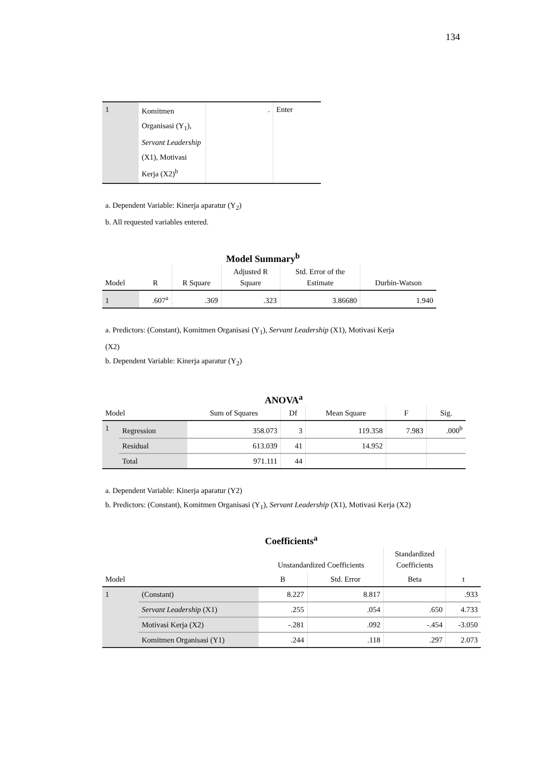134
| 1 | Komitmen Organisasi (Y<sub>1</sub>), Servant Leadership (X1), Motivasi Kerja (X2)<sup>b</sup> | . | Enter |
a. Dependent Variable: Kinerja aparatur (Y<sub>2</sub>)
b. All requested variables entered.
Model Summary<sup>b</sup>
| Model | R | R Square | Adjusted R Square | Std. Error of the Estimate | Durbin-Watson |
| 1 | .607<sup>a</sup> | .369 | .323 | 3.86680 | 1.940 |
a. Predictors: (Constant), Komitmen Organisasi (Y<sub>1</sub>), Servant Leadership (X1), Motivasi Kerja
(X2)
b. Dependent Variable: Kinerja aparatur (Y<sub>2</sub>)
ANOVA<sup>a</sup>
| Model | | Sum of Squares | Df | Mean Square | F | Sig. |
| 1 | Regression | 358.073 | 3 | 119.358 | 7.983 | .000<sup>b</sup> |
| | Residual | 613.039 | 41 | 14.952 | | |
| | Total | 971.111 | 44 | | | |
a. Dependent Variable: Kinerja aparatur (Y2)
b. Predictors: (Constant), Komitmen Organisasi (Y<sub>1</sub>), Servant Leadership (X1), Motivasi Kerja (X2)
Coefficients<sup>a</sup>
| Model | | Unstandardized Coefficients | | Standardized Coefficients | t |
| | | B | Std. Error | Beta | |
| 1 | (Constant) | 8.227 | 8.817 | | .933 |
| | Servant Leadership (X1) | .255 | .054 | .650 | 4.733 |
| | Motivasi Kerja (X2) | -.281 | .092 | -.454 | -3.050 |
| | Komitmen Organisasi (Y1) | .244 | .118 | .297 | 2.073 |